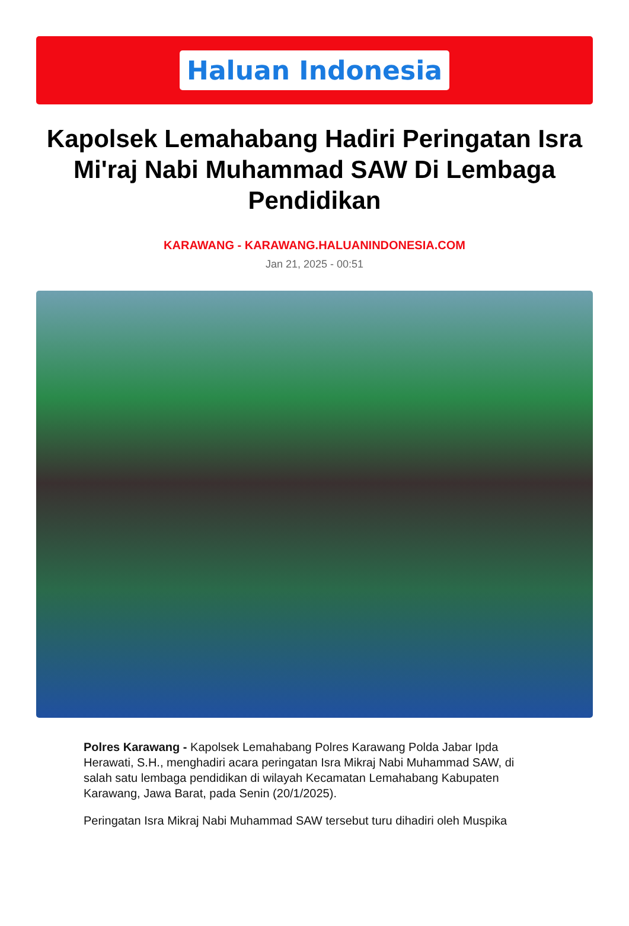Haluan Indonesia
Kapolsek Lemahabang Hadiri Peringatan Isra Mi'raj Nabi Muhammad SAW Di Lembaga Pendidikan
KARAWANG - KARAWANG.HALUANINDONESIA.COM
Jan 21, 2025 - 00:51
Polres Karawang - Kapolsek Lemahabang Polres Karawang Polda Jabar Ipda Herawati, S.H., menghadiri acara peringatan Isra Mikraj Nabi Muhammad SAW, di salah satu lembaga pendidikan di wilayah Kecamatan Lemahabang Kabupaten Karawang, Jawa Barat, pada Senin (20/1/2025).
Peringatan Isra Mikraj Nabi Muhammad SAW tersebut turu dihadiri oleh Muspika